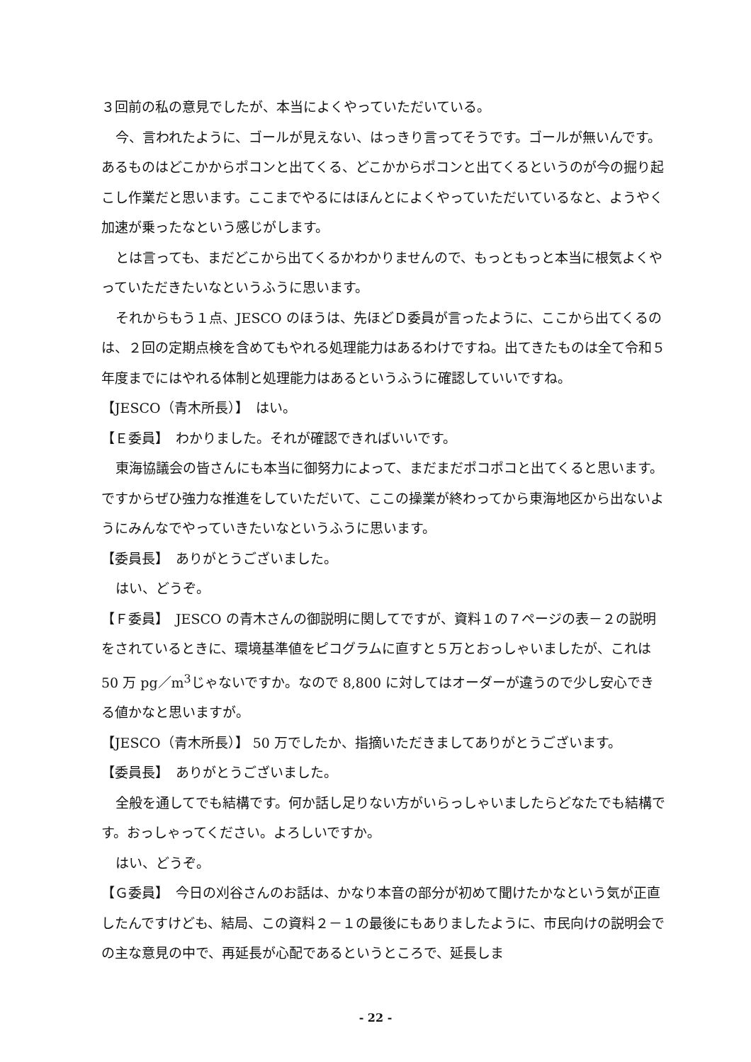３回前の私の意見でしたが、本当によくやっていただいている。
今、言われたように、ゴールが見えない、はっきり言ってそうです。ゴールが無いんです。あるものはどこかからポコンと出てくる、どこかからポコンと出てくるというのが今の掘り起こし作業だと思います。ここまでやるにはほんとによくやっていただいているなと、ようやく加速が乗ったなという感じがします。
とは言っても、まだどこから出てくるかわかりませんので、もっともっと本当に根気よくやっていただきたいなというふうに思います。
それからもう１点、JESCO のほうは、先ほどＤ委員が言ったように、ここから出てくるのは、２回の定期点検を含めてもやれる処理能力はあるわけですね。出てきたものは全て令和５年度までにはやれる体制と処理能力はあるというふうに確認していいですね。
【JESCO（青木所長）】　はい。
【Ｅ委員】　わかりました。それが確認できればいいです。
東海協議会の皆さんにも本当に御努力によって、まだまだポコポコと出てくると思います。ですからぜひ強力な推進をしていただいて、ここの操業が終わってから東海地区から出ないようにみんなでやっていきたいなというふうに思います。
【委員長】　ありがとうございました。
はい、どうぞ。
【Ｆ委員】　JESCO の青木さんの御説明に関してですが、資料１の７ページの表－２の説明をされているときに、環境基準値をピコグラムに直すと５万とおっしゃいましたが、これは 50 万 pg／m<sup>3</sup>じゃないですか。なので 8,800 に対してはオーダーが違うので少し安心できる値かなと思いますが。
【JESCO（青木所長）】 50 万でしたか、指摘いただきましてありがとうございます。
【委員長】　ありがとうございました。
全般を通してでも結構です。何か話し足りない方がいらっしゃいましたらどなたでも結構です。おっしゃってください。よろしいですか。
はい、どうぞ。
【Ｇ委員】　今日の刈谷さんのお話は、かなり本音の部分が初めて聞けたかなという気が正直したんですけども、結局、この資料２－１の最後にもありましたように、市民向けの説明会での主な意見の中で、再延長が心配であるというところで、延長しま
- 22 -